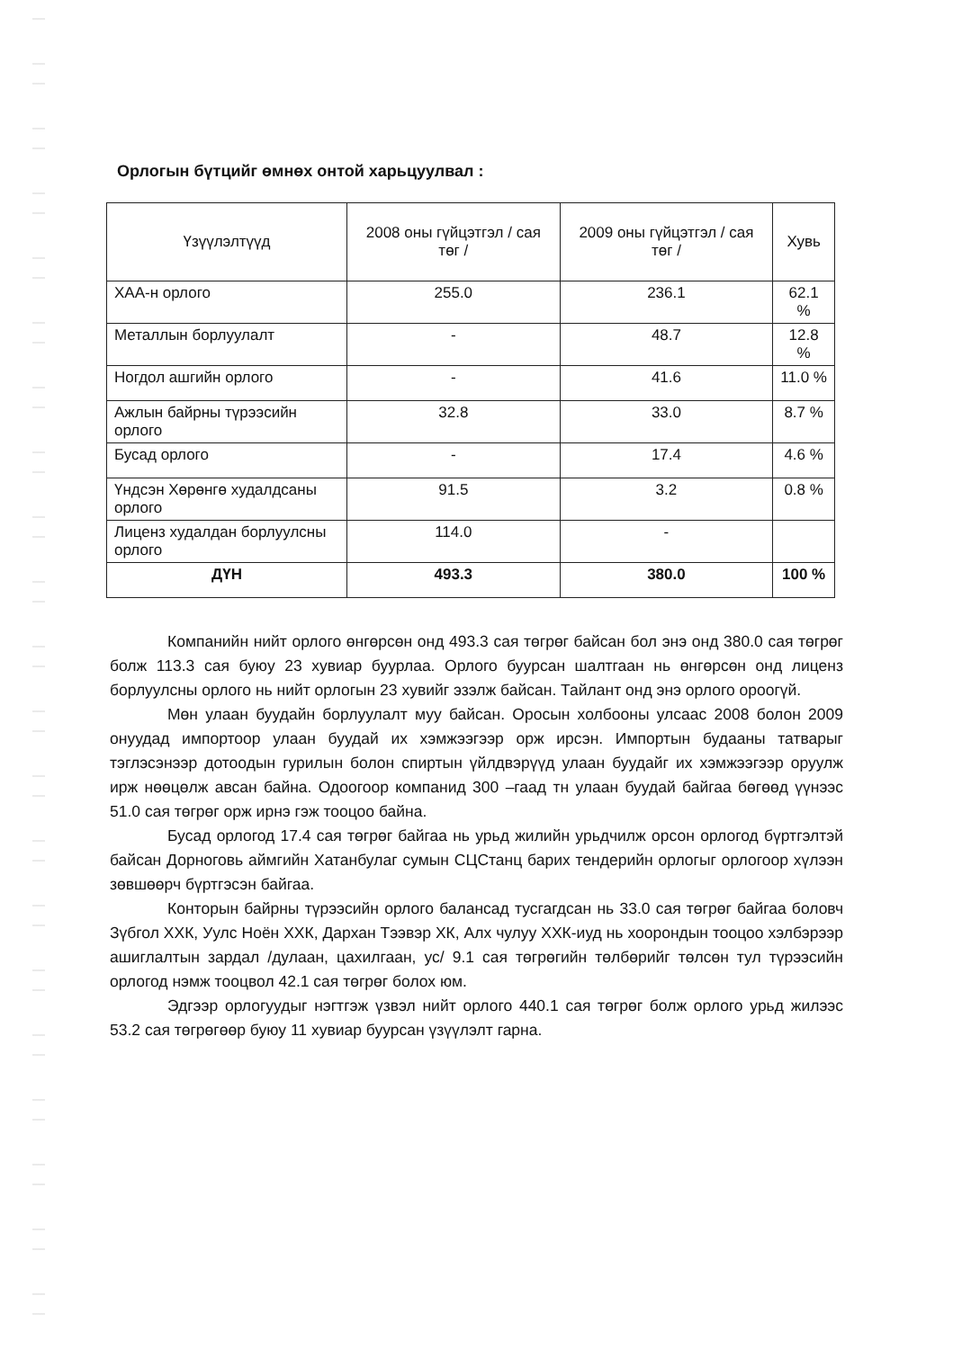Орлогын бүтцийг өмнөх онтой харьцуулвал :
| Үзүүлэлтүүд | 2008 оны гүйцэтгэл / сая төг / | 2009 оны гүйцэтгэл / сая төг / | Хувь |
| --- | --- | --- | --- |
| ХАА-н орлого | 255.0 | 236.1 | 62.1 % |
| Металлын борлуулалт | - | 48.7 | 12.8 % |
| Ногдол ашгийн орлого | - | 41.6 | 11.0 % |
| Ажлын байрны түрээсийн орлого | 32.8 | 33.0 | 8.7 % |
| Бусад орлого | - | 17.4 | 4.6 % |
| Үндсэн Хөрөнгө худалдсаны орлого | 91.5 | 3.2 | 0.8 % |
| Лиценз худалдан борлуулсны орлого | 114.0 | - | |
| ДҮН | 493.3 | 380.0 | 100 % |
Компанийн нийт орлого өнгөрсөн онд 493.3 сая төгрөг байсан бол энэ онд 380.0 сая төгрөг болж 113.3 сая буюу 23 хувиар буурлаа. Орлого буурсан шалтгаан нь өнгөрсөн онд лиценз борлуулсны орлого нь нийт орлогын 23 хувийг эзэлж байсан. Тайлант онд энэ орлого ороогүй.
Мөн улаан буудайн борлуулалт муу байсан. Оросын холбооны улсаас 2008 болон 2009 онуудад импортоор улаан буудай их хэмжээгээр орж ирсэн. Импортын будааны татварыг тэглэсэнээр дотоодын гурилын болон спиртын үйлдвэрүүд улаан буудайг их хэмжээгээр оруулж ирж нөөцөлж авсан байна. Одоогоор компанид 300 –гаад тн улаан буудай байгаа бөгөөд үүнээс 51.0 сая төгрөг орж ирнэ гэж тооцоо байна.
Бусад орлогод 17.4 сая төгрөг байгаа нь урьд жилийн урьдчилж орсон орлогод бүртгэлтэй байсан Дорноговь аймгийн Хатанбулаг сумын СЦСтанц барих тендерийн орлогыг орлогоор хүлээн зөвшөөрч бүртгэсэн байгаа.
Конторын байрны түрээсийн орлого балансад тусгагдсан нь 33.0 сая төгрөг байгаа боловч Зүбгол ХХК, Уулс Ноён ХХК, Дархан Тээвэр ХК, Алх чулуу ХХК-иуд нь хоорондын тооцоо хэлбэрээр ашиглалтын зардал /дулаан, цахилгаан, ус/ 9.1 сая төгрөгийн төлбөрийг төлсөн тул түрээсийн орлогод нэмж тооцвол 42.1 сая төгрөг болох юм.
Эдгээр орлогуудыг нэгтгэж үзвэл нийт орлого 440.1 сая төгрөг болж орлого урьд жилээс 53.2 сая төгрөгөөр буюу 11 хувиар буурсан үзүүлэлт гарна.